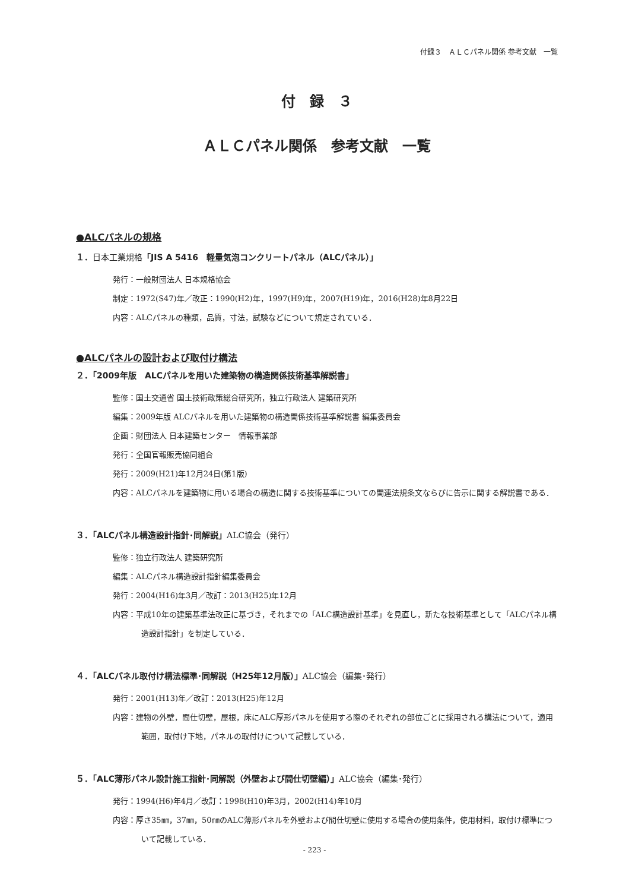付録３　ＡＬＣパネル関係 参考文献　一覧
付　録　３
ＡＬＣパネル関係　参考文献　一覧
●ALCパネルの規格
１．日本工業規格「JIS A 5416　軽量気泡コンクリートパネル（ALCパネル）」
発行：一般財団法人 日本規格協会
制定：1972(S47)年／改正：1990(H2)年，1997(H9)年，2007(H19)年，2016(H28)年8月22日
内容：ALCパネルの種類，品質，寸法，試験などについて規定されている．
●ALCパネルの設計および取付け構法
２．「2009年版　ALCパネルを用いた建築物の構造関係技術基準解説書」
監修：国土交通省 国土技術政策総合研究所，独立行政法人 建築研究所
編集：2009年版 ALCパネルを用いた建築物の構造関係技術基準解説書 編集委員会
企画：財団法人 日本建築センター　情報事業部
発行：全国官報販売協同組合
発行：2009(H21)年12月24日(第1版)
内容：ALCパネルを建築物に用いる場合の構造に関する技術基準についての関連法規条文ならびに告示に関する解説書である．
３．「ALCパネル構造設計指針･同解説」ALC協会（発行）
監修：独立行政法人 建築研究所
編集：ALCパネル構造設計指針編集委員会
発行：2004(H16)年3月／改訂：2013(H25)年12月
内容：平成10年の建築基準法改正に基づき，それまでの「ALC構造設計基準」を見直し，新たな技術基準として「ALCパネル構造設計指針」を制定している．
４．「ALCパネル取付け構法標準･同解説（H25年12月版）」ALC協会（編集･発行）
発行：2001(H13)年／改訂：2013(H25)年12月
内容：建物の外壁，間仕切壁，屋根，床にALC厚形パネルを使用する際のそれぞれの部位ごとに採用される構法について，適用範囲，取付け下地，パネルの取付けについて記載している．
５．「ALC薄形パネル設計施工指針･同解説（外壁および間仕切壁編）」ALC協会（編集･発行）
発行：1994(H6)年4月／改訂：1998(H10)年3月，2002(H14)年10月
内容：厚さ35㎜，37㎜，50㎜のALC薄形パネルを外壁および間仕切壁に使用する場合の使用条件，使用材料，取付け標準について記載している．
- 223 -